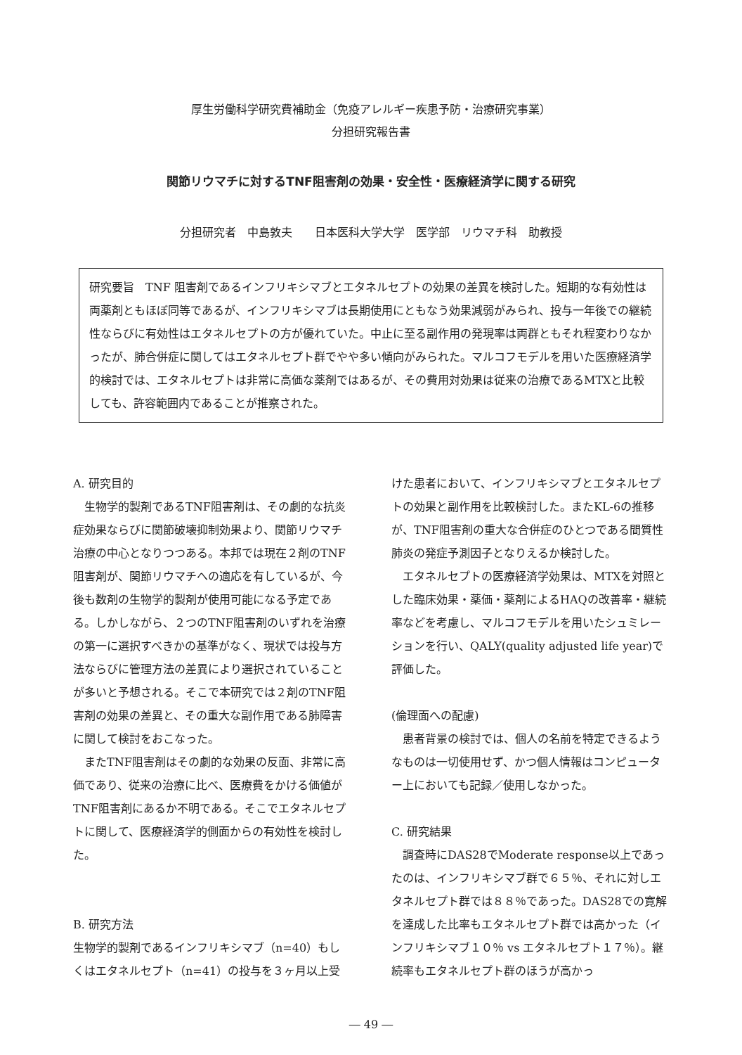厚生労働科学研究費補助金（免疫アレルギー疾患予防・治療研究事業）
分担研究報告書
関節リウマチに対するTNF阻害剤の効果・安全性・医療経済学に関する研究
分担研究者　中島敦夫　　日本医科大学大学　医学部　リウマチ科　助教授
研究要旨　TNF 阻害剤であるインフリキシマブとエタネルセプトの効果の差異を検討した。短期的な有効性は両薬剤ともほぼ同等であるが、インフリキシマブは長期使用にともなう効果減弱がみられ、投与一年後での継続性ならびに有効性はエタネルセプトの方が優れていた。中止に至る副作用の発現率は両群ともそれ程変わりなかったが、肺合併症に関してはエタネルセプト群でやや多い傾向がみられた。マルコフモデルを用いた医療経済学的検討では、エタネルセプトは非常に高価な薬剤ではあるが、その費用対効果は従来の治療であるMTXと比較しても、許容範囲内であることが推察された。
A. 研究目的
　生物学的製剤であるTNF阻害剤は、その劇的な抗炎症効果ならびに関節破壊抑制効果より、関節リウマチ治療の中心となりつつある。本邦では現在２剤のTNF阻害剤が、関節リウマチへの適応を有しているが、今後も数剤の生物学的製剤が使用可能になる予定である。しかしながら、２つのTNF阻害剤のいずれを治療の第一に選択すべきかの基準がなく、現状では投与方法ならびに管理方法の差異により選択されていることが多いと予想される。そこで本研究では２剤のTNF阻害剤の効果の差異と、その重大な副作用である肺障害に関して検討をおこなった。
　またTNF阻害剤はその劇的な効果の反面、非常に高価であり、従来の治療に比べ、医療費をかける価値がTNF阻害剤にあるか不明である。そこでエタネルセプトに関して、医療経済学的側面からの有効性を検討した。
B. 研究方法
生物学的製剤であるインフリキシマブ（n=40）もしくはエタネルセプト（n=41）の投与を３ヶ月以上受
けた患者において、インフリキシマブとエタネルセプトの効果と副作用を比較検討した。またKL-6の推移が、TNF阻害剤の重大な合併症のひとつである間質性肺炎の発症予測因子となりえるか検討した。
　エタネルセプトの医療経済学効果は、MTXを対照とした臨床効果・薬価・薬剤によるHAQの改善率・継続率などを考慮し、マルコフモデルを用いたシュミレーションを行い、QALY(quality adjusted life year)で評価した。
(倫理面への配慮)
　患者背景の検討では、個人の名前を特定できるようなものは一切使用せず、かつ個人情報はコンピューター上においても記録／使用しなかった。
C. 研究結果
　調査時にDAS28でModerate response以上であったのは、インフリキシマブ群で６５％、それに対しエタネルセプト群では８８％であった。DAS28での寛解を達成した比率もエタネルセプト群では高かった（インフリキシマブ１０％ vs エタネルセプト１７％）。継続率もエタネルセプト群のほうが高かっ
― 49 ―